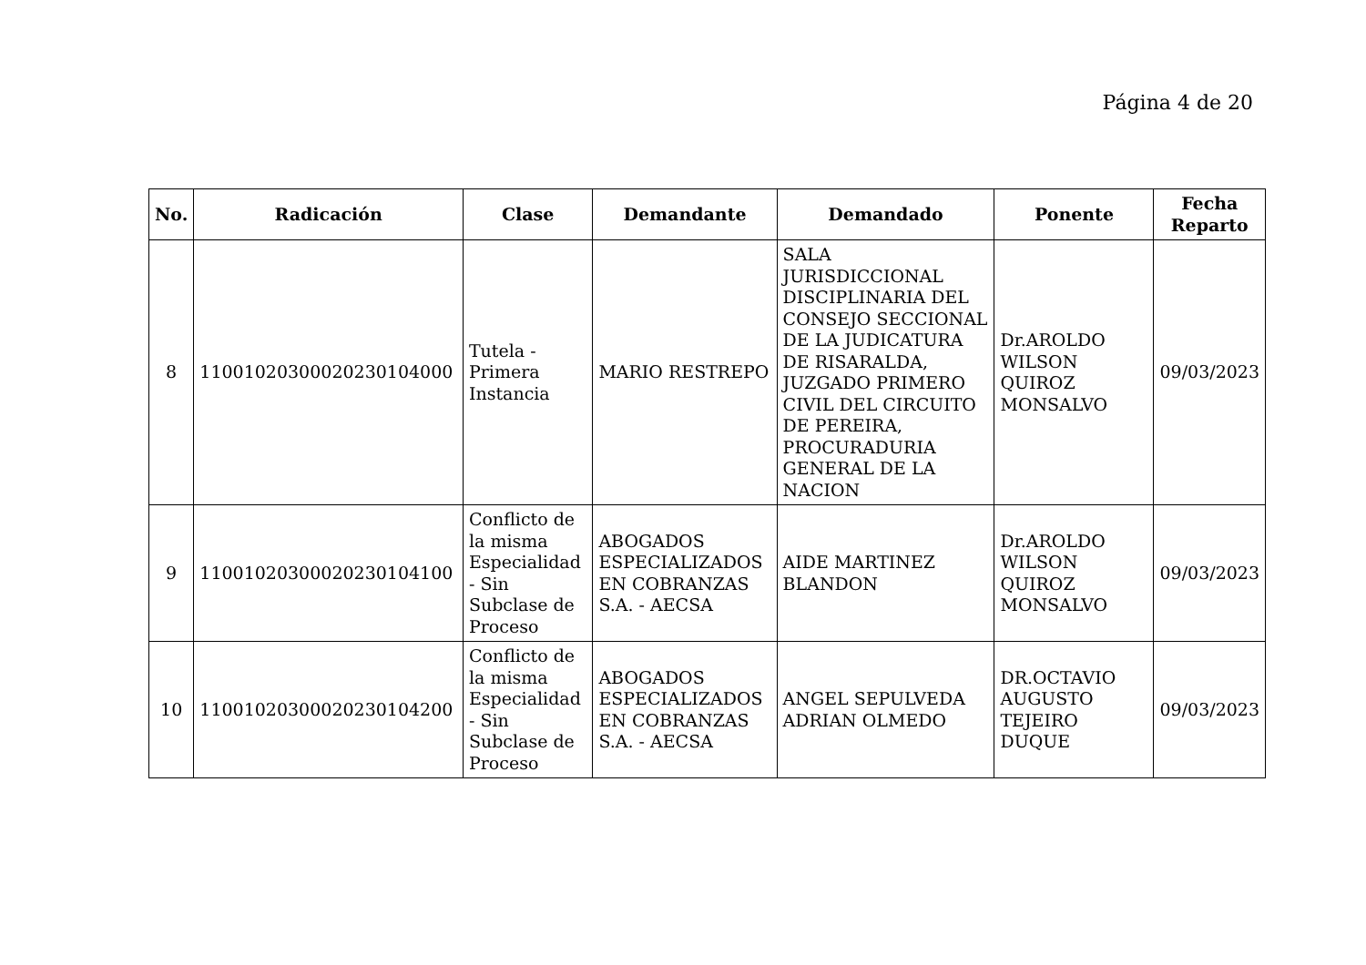Página 4 de 20
| No. | Radicación | Clase | Demandante | Demandado | Ponente | Fecha Reparto |
| --- | --- | --- | --- | --- | --- | --- |
| 8 | 11001020300020230104000 | Tutela - Primera Instancia | MARIO RESTREPO | SALA JURISDICCIONAL DISCIPLINARIA DEL CONSEJO SECCIONAL DE LA JUDICATURA DE RISARALDA, JUZGADO PRIMERO CIVIL DEL CIRCUITO DE PEREIRA, PROCURADURIA GENERAL DE LA NACION | Dr.AROLDO WILSON QUIROZ MONSALVO | 09/03/2023 |
| 9 | 11001020300020230104100 | Conflicto de la misma Especialidad - Sin Subclase de Proceso | ABOGADOS ESPECIALIZADOS EN COBRANZAS S.A. - AECSA | AIDE MARTINEZ BLANDON | Dr.AROLDO WILSON QUIROZ MONSALVO | 09/03/2023 |
| 10 | 11001020300020230104200 | Conflicto de la misma Especialidad - Sin Subclase de Proceso | ABOGADOS ESPECIALIZADOS EN COBRANZAS S.A. - AECSA | ANGEL SEPULVEDA ADRIAN OLMEDO | DR.OCTAVIO AUGUSTO TEJEIRO DUQUE | 09/03/2023 |